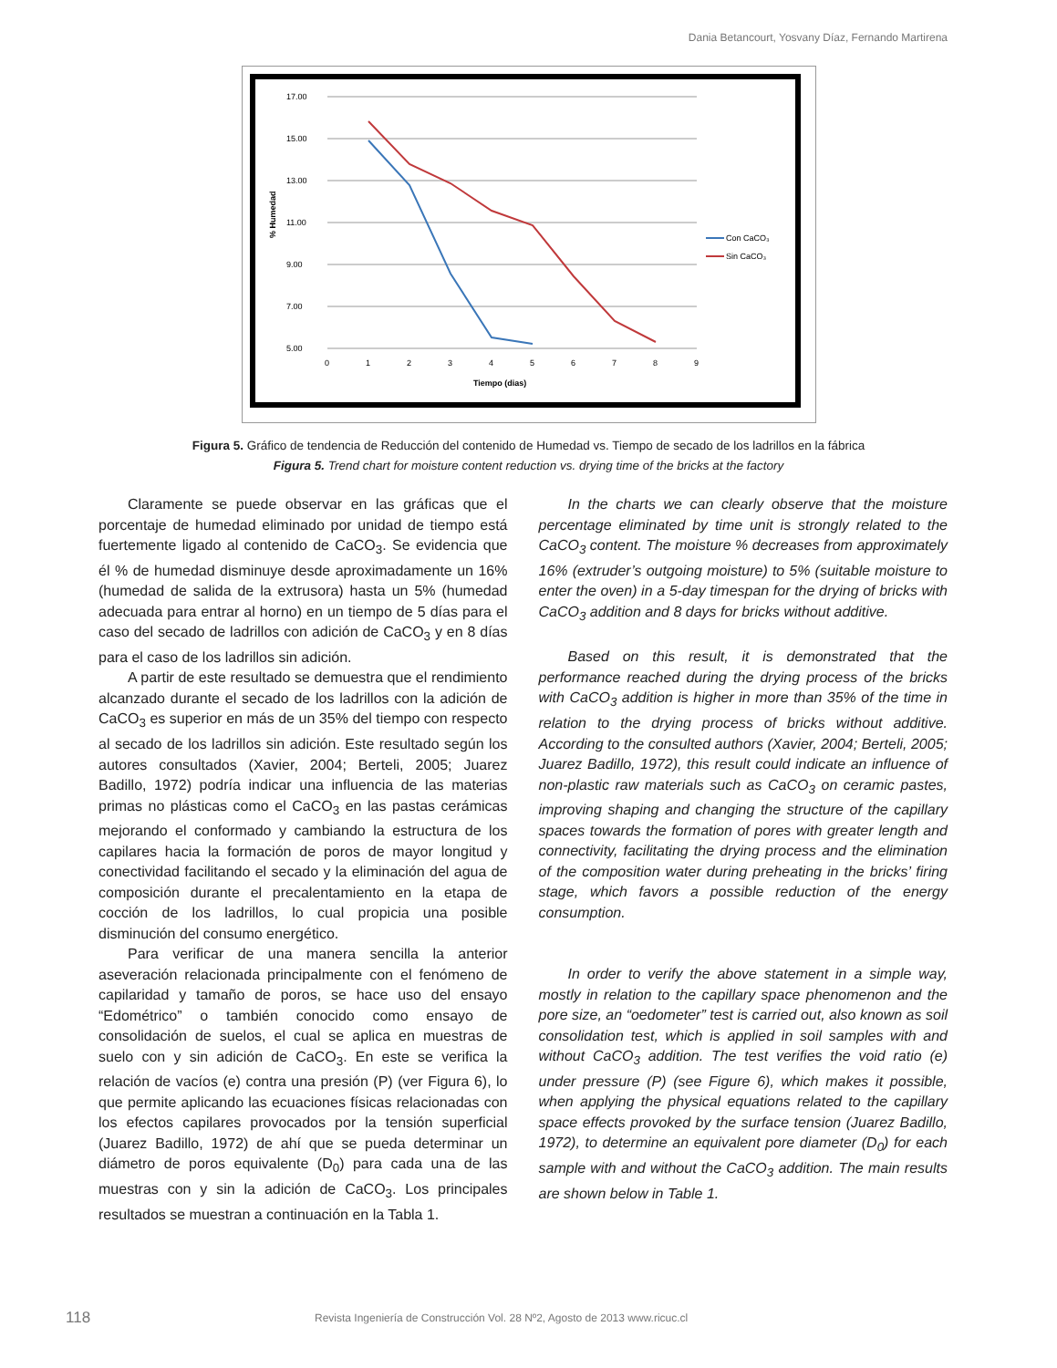Dania Betancourt, Yosvany Díaz, Fernando Martirena
17.00
15.00
13.00
11.00
9.00
7.00
5.00
0
1
2
3
4
5
6
7
8
9
Tiempo (dias)
% Humedad
Con CaCO₃
Sin CaCO₃
Figura 5. Gráfico de tendencia de Reducción del contenido de Humedad vs. Tiempo de secado de los ladrillos en la fábrica
Figura 5. Trend chart for moisture content reduction vs. drying time of the bricks at the factory
Claramente se puede observar en las gráficas que el porcentaje de humedad eliminado por unidad de tiempo está fuertemente ligado al contenido de CaCO<sub>3</sub>. Se evidencia que él % de humedad disminuye desde aproximadamente un 16% (humedad de salida de la extrusora) hasta un 5% (humedad adecuada para entrar al horno) en un tiempo de 5 días para el caso del secado de ladrillos con adición de CaCO<sub>3</sub> y en 8 días para el caso de los ladrillos sin adición.
A partir de este resultado se demuestra que el rendimiento alcanzado durante el secado de los ladrillos con la adición de CaCO<sub>3</sub> es superior en más de un 35% del tiempo con respecto al secado de los ladrillos sin adición. Este resultado según los autores consultados (Xavier, 2004; Berteli, 2005; Juarez Badillo, 1972) podría indicar una influencia de las materias primas no plásticas como el CaCO<sub>3</sub> en las pastas cerámicas mejorando el conformado y cambiando la estructura de los capilares hacia la formación de poros de mayor longitud y conectividad facilitando el secado y la eliminación del agua de composición durante el precalentamiento en la etapa de cocción de los ladrillos, lo cual propicia una posible disminución del consumo energético.
Para verificar de una manera sencilla la anterior aseveración relacionada principalmente con el fenómeno de capilaridad y tamaño de poros, se hace uso del ensayo “Edométrico” o también conocido como ensayo de consolidación de suelos, el cual se aplica en muestras de suelo con y sin adición de CaCO<sub>3</sub>. En este se verifica la relación de vacíos (e) contra una presión (P) (ver Figura 6), lo que permite aplicando las ecuaciones físicas relacionadas con los efectos capilares provocados por la tensión superficial (Juarez Badillo, 1972) de ahí que se pueda determinar un diámetro de poros equivalente (D<sub>0</sub>) para cada una de las muestras con y sin la adición de CaCO<sub>3</sub>. Los principales resultados se muestran a continuación en la Tabla 1.
In the charts we can clearly observe that the moisture percentage eliminated by time unit is strongly related to the CaCO<sub>3</sub> content. The moisture % decreases from approximately 16% (extruder’s outgoing moisture) to 5% (suitable moisture to enter the oven) in a 5-day timespan for the drying of bricks with CaCO<sub>3</sub> addition and 8 days for bricks without additive.
Based on this result, it is demonstrated that the performance reached during the drying process of the bricks with CaCO<sub>3</sub> addition is higher in more than 35% of the time in relation to the drying process of bricks without additive. According to the consulted authors (Xavier, 2004; Berteli, 2005; Juarez Badillo, 1972), this result could indicate an influence of non-plastic raw materials such as CaCO<sub>3</sub> on ceramic pastes, improving shaping and changing the structure of the capillary spaces towards the formation of pores with greater length and connectivity, facilitating the drying process and the elimination of the composition water during preheating in the bricks’ firing stage, which favors a possible reduction of the energy consumption.
In order to verify the above statement in a simple way, mostly in relation to the capillary space phenomenon and the pore size, an “oedometer” test is carried out, also known as soil consolidation test, which is applied in soil samples with and without CaCO<sub>3</sub> addition. The test verifies the void ratio (e) under pressure (P) (see Figure 6), which makes it possible, when applying the physical equations related to the capillary space effects provoked by the surface tension (Juarez Badillo, 1972), to determine an equivalent pore diameter (D<sub>0</sub>) for each sample with and without the CaCO<sub>3</sub> addition. The main results are shown below in Table 1.
118 Revista Ingeniería de Construcción Vol. 28 Nº2, Agosto de 2013 www.ricuc.cl